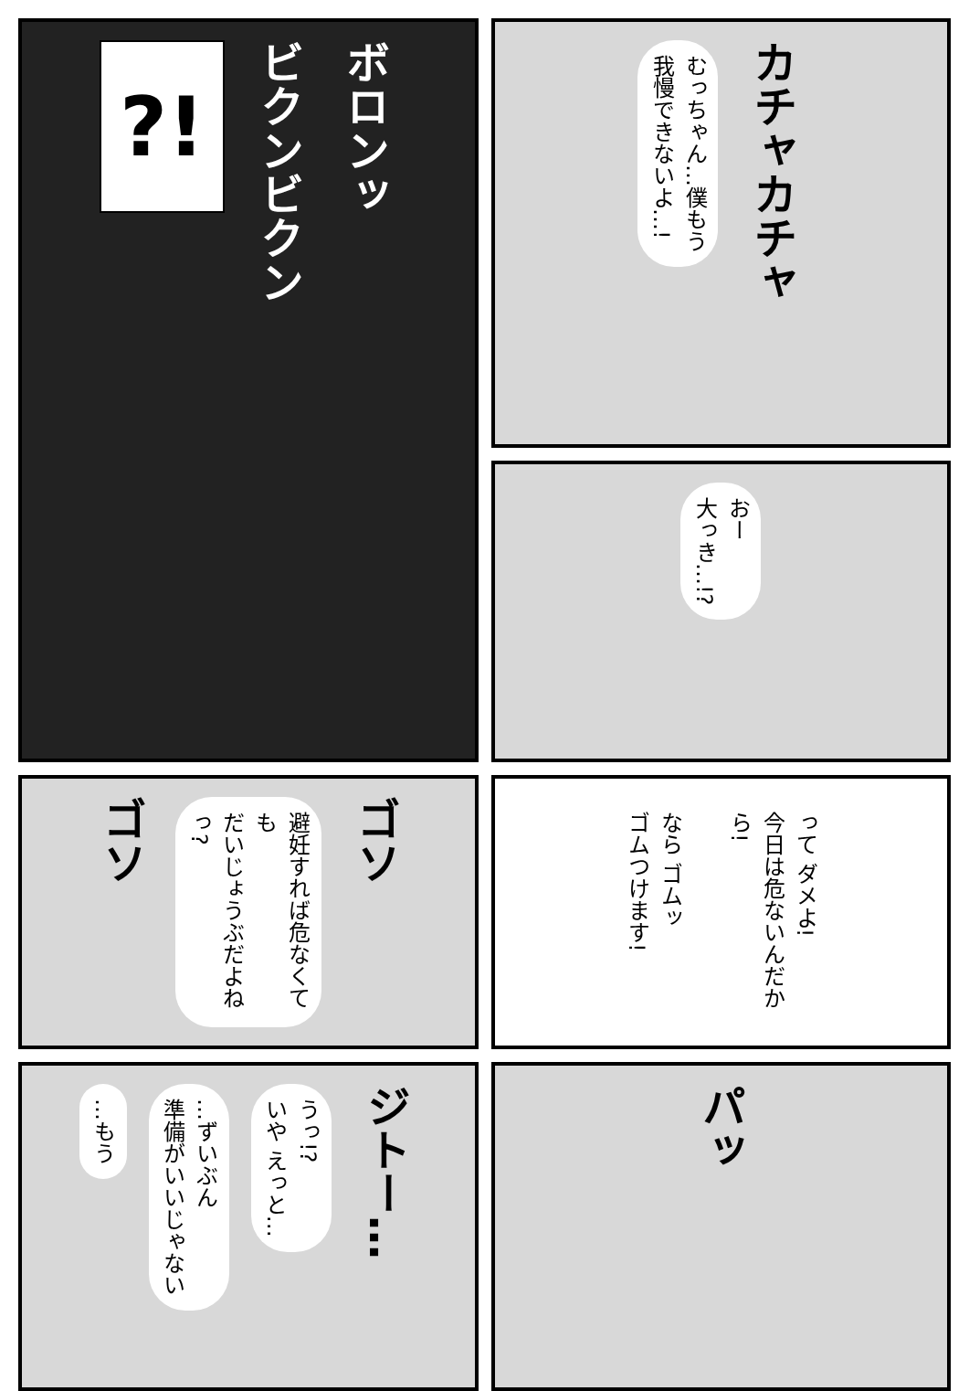カチャカチャ
むっちゃん…僕もう
我慢できないよ…!
ボロンッ
ビクンビクン
?!
おー
大っき…!?
ゴソ
避妊すれば危なくても
だいじょうぶだよねっ?
ゴソ
って ダメよ!
今日は危ないんだから!
なら ゴムッ
ゴムつけます!
パッ
ジトー…
うっ!?
いや えっと…
…ずいぶん
準備がいいじゃない
…もう